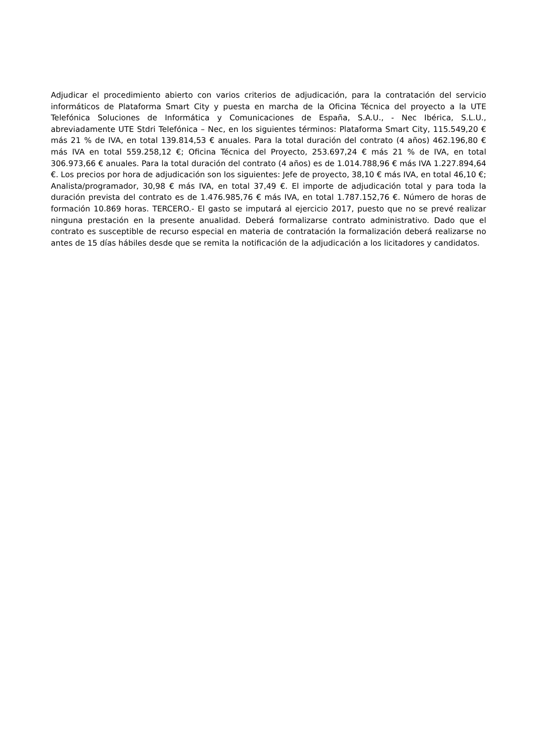Adjudicar el procedimiento abierto con varios criterios de adjudicación, para la contratación del servicio informáticos de Plataforma Smart City y puesta en marcha de la Oficina Técnica del proyecto a la UTE Telefónica Soluciones de Informática y Comunicaciones de España, S.A.U., - Nec Ibérica, S.L.U., abreviadamente UTE Stdri Telefónica – Nec, en los siguientes términos: Plataforma Smart City, 115.549,20 € más 21 % de IVA, en total 139.814,53 € anuales. Para la total duración del contrato (4 años) 462.196,80 € más IVA en total 559.258,12 €; Oficina Técnica del Proyecto, 253.697,24 € más 21 % de IVA, en total 306.973,66 € anuales. Para la total duración del contrato (4 años) es de 1.014.788,96 € más IVA 1.227.894,64 €. Los precios por hora de adjudicación son los siguientes: Jefe de proyecto, 38,10 € más IVA, en total 46,10 €; Analista/programador, 30,98 € más IVA, en total 37,49 €. El importe de adjudicación total y para toda la duración prevista del contrato es de 1.476.985,76 € más IVA, en total 1.787.152,76 €. Número de horas de formación 10.869 horas. TERCERO.- El gasto se imputará al ejercicio 2017, puesto que no se prevé realizar ninguna prestación en la presente anualidad. Deberá formalizarse contrato administrativo. Dado que el contrato es susceptible de recurso especial en materia de contratación la formalización deberá realizarse no antes de 15 días hábiles desde que se remita la notificación de la adjudicación a los licitadores y candidatos.